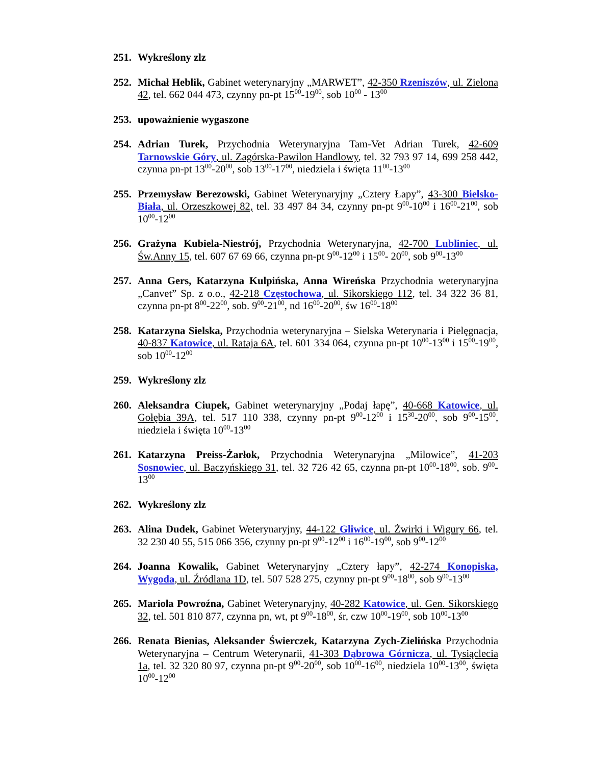251.
Wykreślony zlz
252.
Michał Heblik, Gabinet weterynaryjny „MARWET”, 42-350 Rzeniszów, ul. Zielona 42, tel. 662 044 473, czynny pn-pt 15<sup>00</sup>-19<sup>00</sup>, sob 10<sup>00</sup> - 13<sup>00</sup>
253.
upoważnienie wygaszone
254.
Adrian Turek, Przychodnia Weterynaryjna Tam-Vet Adrian Turek, 42-609 Tarnowskie Góry, ul. Zagórska-Pawilon Handlowy, tel. 32 793 97 14, 699 258 442, czynna pn-pt 13<sup>00</sup>-20<sup>00</sup>, sob 13<sup>00</sup>-17<sup>00</sup>, niedziela i święta 11<sup>00</sup>-13<sup>00</sup>
255.
Przemysław Berezowski, Gabinet Weterynaryjny „Cztery Łapy”, 43-300 Bielsko-Biała, ul. Orzeszkowej 82, tel. 33 497 84 34, czynny pn-pt 9<sup>00</sup>-10<sup>00</sup> i 16<sup>00</sup>-21<sup>00</sup>, sob 10<sup>00</sup>-12<sup>00</sup>
256.
Grażyna Kubiela-Niestrój, Przychodnia Weterynaryjna, 42-700 Lubliniec, ul. Św.Anny 15, tel. 607 67 69 66, czynna pn-pt 9<sup>00</sup>-12<sup>00</sup> i 15<sup>00</sup>- 20<sup>00</sup>, sob 9<sup>00</sup>-13<sup>00</sup>
257.
Anna Gers, Katarzyna Kulpińska, Anna Wireńska Przychodnia weterynaryjna „Canvet” Sp. z o.o., 42-218 Częstochowa, ul. Sikorskiego 112, tel. 34 322 36 81, czynna pn-pt 8<sup>00</sup>-22<sup>00</sup>, sob. 9<sup>00</sup>-21<sup>00</sup>, nd 16<sup>00</sup>-20<sup>00</sup>, św 16<sup>00</sup>-18<sup>00</sup>
258.
Katarzyna Sielska, Przychodnia weterynaryjna – Sielska Weterynaria i Pielęgnacja, 40-837 Katowice, ul. Rataja 6A, tel. 601 334 064, czynna pn-pt 10<sup>00</sup>-13<sup>00</sup> i 15<sup>00</sup>-19<sup>00</sup>, sob 10<sup>00</sup>-12<sup>00</sup>
259.
Wykreślony zlz
260.
Aleksandra Ciupek, Gabinet weterynaryjny „Podaj łapę”, 40-668 Katowice, ul. Gołębia 39A, tel. 517 110 338, czynny pn-pt 9<sup>00</sup>-12<sup>00</sup> i 15<sup>30</sup>-20<sup>00</sup>, sob 9<sup>00</sup>-15<sup>00</sup>, niedziela i święta 10<sup>00</sup>-13<sup>00</sup>
261.
Katarzyna Preiss-Żarłok, Przychodnia Weterynaryjna „Milowice”, 41-203 Sosnowiec, ul. Baczyńskiego 31, tel. 32 726 42 65, czynna pn-pt 10<sup>00</sup>-18<sup>00</sup>, sob. 9<sup>00</sup>-13<sup>00</sup>
262.
Wykreślony zlz
263.
Alina Dudek, Gabinet Weterynaryjny, 44-122 Gliwice, ul. Żwirki i Wigury 66, tel. 32 230 40 55, 515 066 356, czynny pn-pt 9<sup>00</sup>-12<sup>00</sup> i 16<sup>00</sup>-19<sup>00</sup>, sob 9<sup>00</sup>-12<sup>00</sup>
264.
Joanna Kowalik, Gabinet Weterynaryjny „Cztery łapy”, 42-274 Konopiska, Wygoda, ul. Źródlana 1D, tel. 507 528 275, czynny pn-pt 9<sup>00</sup>-18<sup>00</sup>, sob 9<sup>00</sup>-13<sup>00</sup>
265.
Mariola Powroźna, Gabinet Weterynaryjny, 40-282 Katowice, ul. Gen. Sikorskiego 32, tel. 501 810 877, czynna pn, wt, pt 9<sup>00</sup>-18<sup>00</sup>, śr, czw 10<sup>00</sup>-19<sup>00</sup>, sob 10<sup>00</sup>-13<sup>00</sup>
266.
Renata Bienias, Aleksander Świerczek, Katarzyna Zych-Zielińska Przychodnia Weterynaryjna – Centrum Weterynarii, 41-303 Dąbrowa Górnicza, ul. Tysiąclecia 1a, tel. 32 320 80 97, czynna pn-pt 9<sup>00</sup>-20<sup>00</sup>, sob 10<sup>00</sup>-16<sup>00</sup>, niedziela 10<sup>00</sup>-13<sup>00</sup>, święta 10<sup>00</sup>-12<sup>00</sup>